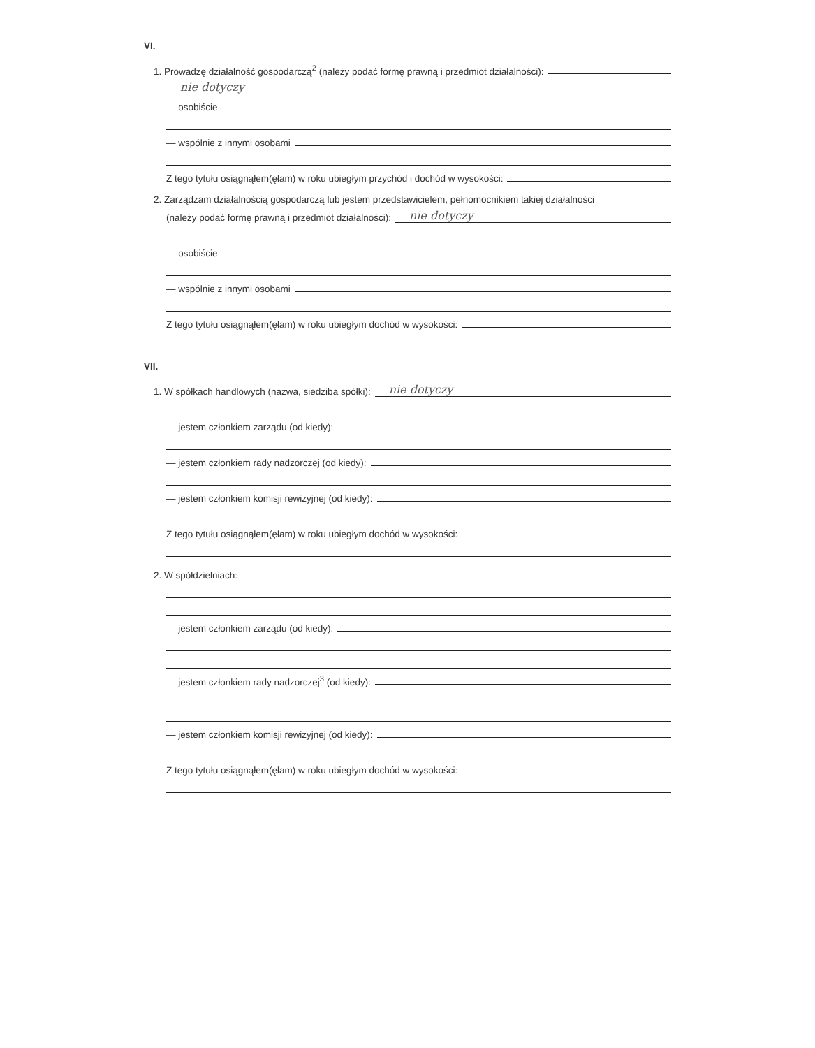VI.
1. Prowadzę działalność gospodarczą<sup>2</sup> (należy podać formę prawną i przedmiot działalności):
nie dotyczy
— osobiście
— wspólnie z innymi osobami
Z tego tytułu osiągnąłem(ęłam) w roku ubiegłym przychód i dochód w wysokości:
2. Zarządzam działalnością gospodarczą lub jestem przedstawicielem, pełnomocnikiem takiej działalności
(należy podać formę prawną i przedmiot działalności):
nie dotyczy
— osobiście
— wspólnie z innymi osobami
Z tego tytułu osiągnąłem(ęłam) w roku ubiegłym dochód w wysokości:
VII.
1. W spółkach handlowych (nazwa, siedziba spółki):
nie dotyczy
— jestem członkiem zarządu (od kiedy):
— jestem członkiem rady nadzorczej (od kiedy):
— jestem członkiem komisji rewizyjnej (od kiedy):
Z tego tytułu osiągnąłem(ęłam) w roku ubiegłym dochód w wysokości:
2. W spółdzielniach:
— jestem członkiem zarządu (od kiedy):
— jestem członkiem rady nadzorczej<sup>3</sup> (od kiedy):
— jestem członkiem komisji rewizyjnej (od kiedy):
Z tego tytułu osiągnąłem(ęłam) w roku ubiegłym dochód w wysokości: